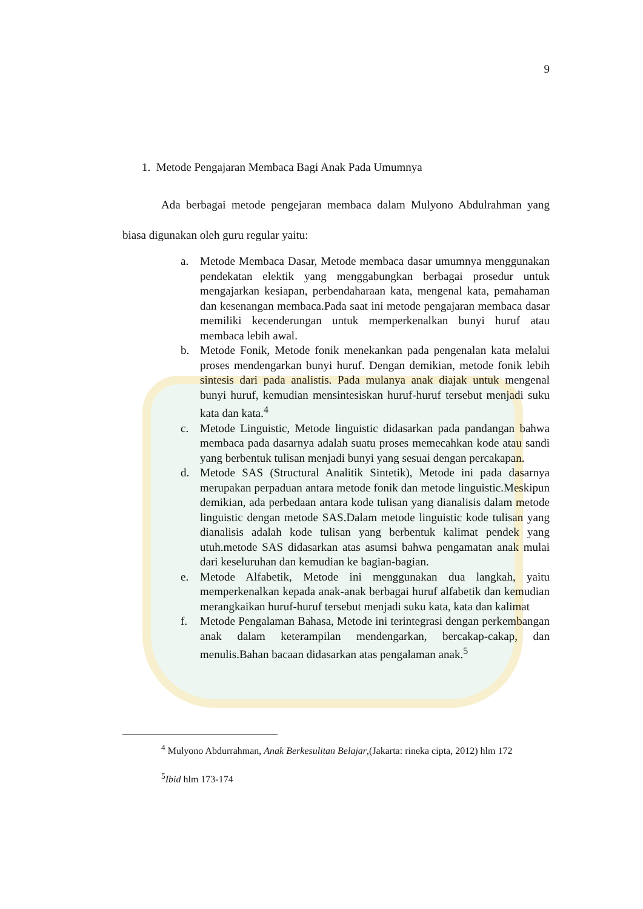9
1. Metode Pengajaran Membaca Bagi Anak Pada Umumnya
Ada berbagai metode pengejaran membaca dalam Mulyono Abdulrahman yang biasa digunakan oleh guru regular yaitu:
a. Metode Membaca Dasar, Metode membaca dasar umumnya menggunakan pendekatan elektik yang menggabungkan berbagai prosedur untuk mengajarkan kesiapan, perbendaharaan kata, mengenal kata, pemahaman dan kesenangan membaca.Pada saat ini metode pengajaran membaca dasar memiliki kecenderungan untuk memperkenalkan bunyi huruf atau membaca lebih awal.
b. Metode Fonik, Metode fonik menekankan pada pengenalan kata melalui proses mendengarkan bunyi huruf. Dengan demikian, metode fonik lebih sintesis dari pada analistis. Pada mulanya anak diajak untuk mengenal bunyi huruf, kemudian mensintesiskan huruf-huruf tersebut menjadi suku kata dan kata.<sup>4</sup>
c. Metode Linguistic, Metode linguistic didasarkan pada pandangan bahwa membaca pada dasarnya adalah suatu proses memecahkan kode atau sandi yang berbentuk tulisan menjadi bunyi yang sesuai dengan percakapan.
d. Metode SAS (Structural Analitik Sintetik), Metode ini pada dasarnya merupakan perpaduan antara metode fonik dan metode linguistic.Meskipun demikian, ada perbedaan antara kode tulisan yang dianalisis dalam metode linguistic dengan metode SAS.Dalam metode linguistic kode tulisan yang dianalisis adalah kode tulisan yang berbentuk kalimat pendek yang utuh.metode SAS didasarkan atas asumsi bahwa pengamatan anak mulai dari keseluruhan dan kemudian ke bagian-bagian.
e. Metode Alfabetik, Metode ini menggunakan dua langkah, yaitu memperkenalkan kepada anak-anak berbagai huruf alfabetik dan kemudian merangkaikan huruf-huruf tersebut menjadi suku kata, kata dan kalimat
f. Metode Pengalaman Bahasa, Metode ini terintegrasi dengan perkembangan anak dalam keterampilan mendengarkan, bercakap-cakap, dan menulis.Bahan bacaan didasarkan atas pengalaman anak.<sup>5</sup>
<sup>4</sup> Mulyono Abdurrahman, Anak Berkesulitan Belajar,(Jakarta: rineka cipta, 2012) hlm 172
<sup>5</sup> Ibid hlm 173-174